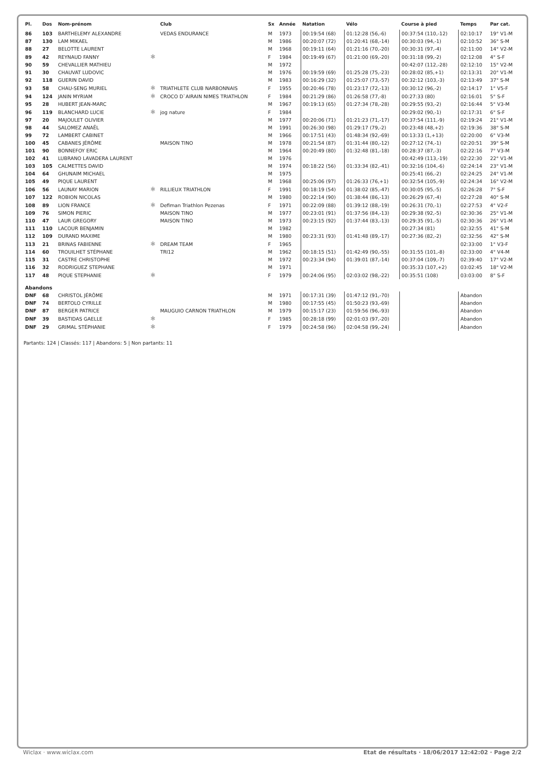| Pl. | Dos | Nom-prénom | | Club | Sx | Année | Natation | Vélo | Course à pied | Temps | Par cat. |
| --- | --- | --- | --- | --- | --- | --- | --- | --- | --- | --- | --- |
| 86 | 103 | BARTHELEMY ALEXANDRE | | VEDAS ENDURANCE | M | 1973 | 00:19:54 (68) | 01:12:28 (56,-6) | 00:37:54 (110,-12) | 02:10:17 | 19° V1-M |
| 87 | 130 | LAM MIKAEL | | | M | 1986 | 00:20:07 (72) | 01:20:41 (68,-14) | 00:30:03 (94,-1) | 02:10:52 | 36° S-M |
| 88 | 27 | BELOTTE LAURENT | | | M | 1968 | 00:19:11 (64) | 01:21:16 (70,-20) | 00:30:31 (97,-4) | 02:11:00 | 14° V2-M |
| 89 | 42 | REYNAUD FANNY | ✱ | | F | 1984 | 00:19:49 (67) | 01:21:00 (69,-20) | 00:31:18 (99,-2) | 02:12:08 | 4° S-F |
| 90 | 59 | CHEVALLIER MATHIEU | | | M | 1972 | | | 00:42:07 (112,-28) | 02:12:10 | 15° V2-M |
| 91 | 30 | CHAUVAT LUDOVIC | | | M | 1976 | 00:19:59 (69) | 01:25:28 (75,-23) | 00:28:02 (85,+1) | 02:13:31 | 20° V1-M |
| 92 | 118 | GUERIN DAVID | | | M | 1983 | 00:16:29 (32) | 01:25:07 (73,-57) | 00:32:12 (103,-3) | 02:13:49 | 37° S-M |
| 93 | 58 | CHAU-SENG MURIEL | ✱ | TRIATHLETE CLUB NARBONNAIS | F | 1955 | 00:20:46 (78) | 01:23:17 (72,-13) | 00:30:12 (96,-2) | 02:14:17 | 1° V5-F |
| 94 | 124 | JANIN MYRIAM | ✱ | CROCO D`AIRAIN NIMES TRIATHLON | F | 1984 | 00:21:29 (86) | 01:26:58 (77,-8) | 00:27:33 (80) | 02:16:01 | 5° S-F |
| 95 | 28 | HUBERT JEAN-MARC | | | M | 1967 | 00:19:13 (65) | 01:27:34 (78,-28) | 00:29:55 (93,-2) | 02:16:44 | 5° V3-M |
| 96 | 119 | BLANCHARD LUCIE | ✱ | jog nature | F | 1984 | | | 00:29:02 (90,-1) | 02:17:31 | 6° S-F |
| 97 | 20 | MAJOULET OLIVIER | | | M | 1977 | 00:20:06 (71) | 01:21:23 (71,-17) | 00:37:54 (111,-9) | 02:19:24 | 21° V1-M |
| 98 | 44 | SALOMEZ ANAËL | | | M | 1991 | 00:26:30 (98) | 01:29:17 (79,-2) | 00:23:48 (48,+2) | 02:19:36 | 38° S-M |
| 99 | 72 | LAMBERT CABINET | | | M | 1966 | 00:17:51 (43) | 01:48:34 (92,-69) | 00:13:33 (1,+13) | 02:20:00 | 6° V3-M |
| 100 | 45 | CABANES JÉRÔME | | MAISON TINO | M | 1978 | 00:21:54 (87) | 01:31:44 (80,-12) | 00:27:12 (74,-1) | 02:20:51 | 39° S-M |
| 101 | 90 | BONNEFOY ERIC | | | M | 1964 | 00:20:49 (80) | 01:32:48 (81,-18) | 00:28:37 (87,-3) | 02:22:16 | 7° V3-M |
| 102 | 41 | LUBRANO LAVADERA LAURENT | | | M | 1976 | | | 00:42:49 (113,-19) | 02:22:30 | 22° V1-M |
| 103 | 105 | CALMETTES DAVID | | | M | 1974 | 00:18:22 (56) | 01:33:34 (82,-41) | 00:32:16 (104,-6) | 02:24:14 | 23° V1-M |
| 104 | 64 | GHUNAIM MICHAEL | | | M | 1975 | | | 00:25:41 (66,-2) | 02:24:25 | 24° V1-M |
| 105 | 49 | PIQUE LAURENT | | | M | 1968 | 00:25:06 (97) | 01:26:33 (76,+1) | 00:32:54 (105,-9) | 02:24:34 | 16° V2-M |
| 106 | 56 | LAUNAY MARION | ✱ | RILLIEUX TRIATHLON | F | 1991 | 00:18:19 (54) | 01:38:02 (85,-47) | 00:30:05 (95,-5) | 02:26:28 | 7° S-F |
| 107 | 122 | ROBION NICOLAS | | | M | 1980 | 00:22:14 (90) | 01:38:44 (86,-13) | 00:26:29 (67,-4) | 02:27:28 | 40° S-M |
| 108 | 89 | LION FRANCE | ✱ | Defiman Triathlon Pezenas | F | 1971 | 00:22:09 (88) | 01:39:12 (88,-19) | 00:26:31 (70,-1) | 02:27:53 | 4° V2-F |
| 109 | 76 | SIMON PIERIC | | MAISON TINO | M | 1977 | 00:23:01 (91) | 01:37:56 (84,-13) | 00:29:38 (92,-5) | 02:30:36 | 25° V1-M |
| 110 | 47 | LAUR GREGORY | | MAISON TINO | M | 1973 | 00:23:15 (92) | 01:37:44 (83,-13) | 00:29:35 (91,-5) | 02:30:36 | 26° V1-M |
| 111 | 110 | LACOUR BENJAMIN | | | M | 1982 | | | 00:27:34 (81) | 02:32:55 | 41° S-M |
| 112 | 109 | DURAND MAXIME | | | M | 1980 | 00:23:31 (93) | 01:41:48 (89,-17) | 00:27:36 (82,-2) | 02:32:56 | 42° S-M |
| 113 | 21 | BRINAS FABIENNE | ✱ | DREAM TEAM | F | 1965 | | | | 02:33:00 | 1° V3-F |
| 114 | 60 | TROUILHET STÉPHANE | | TRI12 | M | 1962 | 00:18:15 (51) | 01:42:49 (90,-55) | 00:31:55 (101,-8) | 02:33:00 | 4° V4-M |
| 115 | 31 | CASTRE CHRISTOPHE | | | M | 1972 | 00:23:34 (94) | 01:39:01 (87,-14) | 00:37:04 (109,-7) | 02:39:40 | 17° V2-M |
| 116 | 32 | RODRIGUEZ STEPHANE | | | M | 1971 | | | 00:35:33 (107,+2) | 03:02:45 | 18° V2-M |
| 117 | 48 | PIQUE STEPHANIE | ✱ | | F | 1979 | 00:24:06 (95) | 02:03:02 (98,-22) | 00:35:51 (108) | 03:03:00 | 8° S-F |
| Abandons | | | | | | | | | | | |
| DNF | 68 | CHRISTOL JÉRÔME | | | M | 1971 | 00:17:31 (39) | 01:47:12 (91,-70) | | Abandon | |
| DNF | 74 | BERTOLO CYRILLE | | | M | 1980 | 00:17:55 (45) | 01:50:23 (93,-69) | | Abandon | |
| DNF | 87 | BERGER PATRICE | | MAUGUIO CARNON TRIATHLON | M | 1979 | 00:15:17 (23) | 01:59:56 (96,-93) | | Abandon | |
| DNF | 39 | BASTIDAS GAELLE | ✱ | | F | 1985 | 00:28:18 (99) | 02:01:03 (97,-20) | | Abandon | |
| DNF | 29 | GRIMAL STÉPHANIE | ✱ | | F | 1979 | 00:24:58 (96) | 02:04:58 (99,-24) | | Abandon | |
Partants: 124 | Classés: 117 | Abandons: 5 | Non partants: 11
Wiclax · www.wiclax.com Etat de résultats · 18/06/2017 12:42:02 · Page 2/2